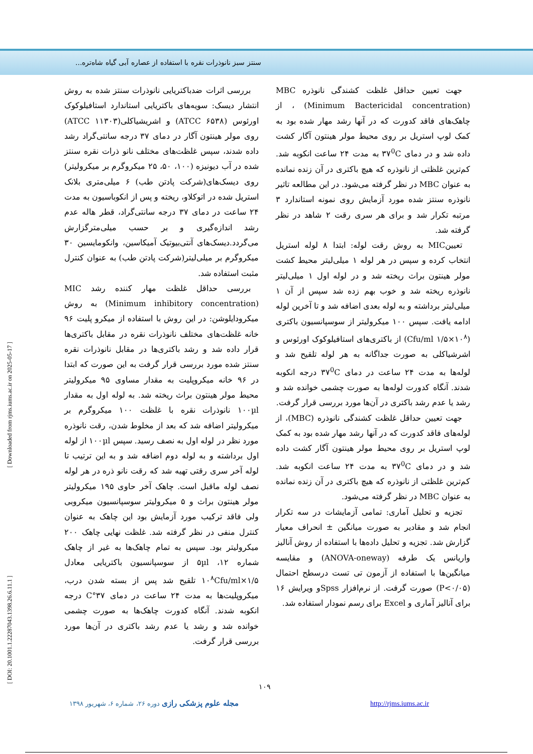سنتز سبز نانوذرات نقره با استفاده از عصاره آبی گیاه شاه‌تره...
بررسی اثرات ضدباکتریایی نانوذرات سنتز شده به روش انتشار دیسک: سویه‌های باکتریایی استاندارد استافیلوکوک اورئوس (ATCC ۶۵۳۸) و اشریشیاکلی(ATCC ۱۱۳۰۳) روی مولر هینتون آگار در دمای ۳۷ درجه سانتی‌گراد رشد داده شدند، سپس غلظت‌های مختلف نانو ذرات نقره سنتز شده در آب دیونیزه (۱۰۰، ۵۰، ۲۵ میکروگرم بر میکرولیتر) روی دیسک‌های(شرکت پادتن طب) ۶ میلی‌متری بلانک استریل شده در اتوکلاو، ریخته و پس از انکوباسیون به مدت ۲۴ ساعت در دمای ۳۷ درجه سانتی‌گراد، قطر هاله عدم رشد اندازه‌گیری و بر حسب میلی‌مترگزارش می‌گردد.دیسک‌های آنتی‌بیوتیک آمیکاسین، وانکومایسین ۳۰ میکروگرم بر میلی‌لیتر(شرکت پادتن طب) به عنوان کنترل مثبت استفاده شد.
بررسی حداقل غلظت مهار کننده رشد MIC (Minimum inhibitory concentration) به روش میکرودایلوشن: در این روش با استفاده از میکرو پلیت ۹۶ خانه غلظت‌های مختلف نانوذرات نقره در مقابل باکتری‌ها قرار داده شد و رشد باکتری‌ها در مقابل نانوذرات نقره سنتز شده مورد بررسی قرار گرفت به این صورت که ابتدا در ۹۶ خانه میکروپلیت به مقدار مساوی ۹۵ میکرولیتر محیط مولر هینتون براث ریخته شد. به لوله اول به مقدار ۱۰۰µl نانوذرات نقره با غلظت ۱۰۰ میکروگرم بر میکرولیتر اضافه شد که بعد از مخلوط شدن، رقت نانوذره مورد نظر در لوله اول به نصف رسید. سپس ۱۰۰µl از لوله اول برداشته و به لوله دوم اضافه شد و به این ترتیب تا لوله آخر سری رقتی تهیه شد که رقت نانو ذره در هر لوله نصف لوله ماقبل است. چاهک آخر حاوی ۱۹۵ میکرولیتر مولر هینتون براث و ۵ میکرولیتر سوسپانسیون میکروبی ولی فاقد ترکیب مورد آزمایش بود این چاهک به عنوان کنترل منفی در نظر گرفته شد. غلظت نهایی چاهک ۲۰۰ میکرولیتر بود. سپس به تمام چاهک‌ها به غیر از چاهک شماره ۱۲، ۵µl از سوسپانسیون باکتریایی معادل ۱/۵×۱۰<sup>۸</sup>Cfu/ml تلقیح شد پس از بسته شدن درب، میکروپلیت‌ها به مدت ۲۴ ساعت در دمای ۳۷°C درجه انکوبه شدند. آنگاه کدورت چاهک‌ها به صورت چشمی خوانده شد و رشد یا عدم رشد باکتری در آن‌ها مورد بررسی قرار گرفت.
جهت تعیین حداقل غلظت کشندگی نانوذره MBC (Minimum Bactericidal concentration) ، از چاهک‌های فاقد کدورت که در آنها رشد مهار شده بود به کمک لوپ استریل بر روی محیط مولر هینتون آگار کشت داده شد و در دمای ۳۷<sup>0</sup>C به مدت ۲۴ ساعت انکوبه شد. کم‌ترین غلظتی از نانوذره که هیچ باکتری در آن زنده نمانده به عنوان MBC در نظر گرفته می‌شود. در این مطالعه تاثیر نانوذره سنتز شده مورد آزمایش روی نمونه استاندارد ۳ مرتبه تکرار شد و برای هر سری رقت ۲ شاهد در نظر گرفته شد.
تعیینMIC به روش رقت لوله: ابتدا ۸ لوله استریل انتخاب کرده و سپس در هر لوله ۱ میلی‌لیتر محیط کشت مولر هینتون براث ریخته شد و در لوله اول ۱ میلی‌لیتر نانوذره ریخته شد و خوب بهم زده شد سپس از آن ۱ میلی‌لیتر برداشته و به لوله بعدی اضافه شد و تا آخرین لوله ادامه یافت. سپس ۱۰۰ میکرولیتر از سوسپانسیون باکتری (Cfu/ml ۱/۵×۱۰<sup>۸</sup>) از باکتری‌های استافیلوکوک اورئوس و اشرشیاکلی به صورت جداگانه به هر لوله تلقیح شد و لوله‌ها به مدت ۲۴ ساعت در دمای ۳۷<sup>0</sup>C درجه انکوبه شدند. آنگاه کدورت لوله‌ها به صورت چشمی خوانده شد و رشد یا عدم رشد باکتری در آن‌ها مورد بررسی قرار گرفت.
جهت تعیین حداقل غلظت کشندگی نانوذره (MBC)، از لوله‌های فاقد کدورت که در آنها رشد مهار شده بود به کمک لوپ استریل بر روی محیط مولر هینتون آگار کشت داده شد و در دمای ۳۷<sup>0</sup>C به مدت ۲۴ ساعت انکوبه شد. کم‌ترین غلظتی از نانوذره که هیچ باکتری در آن زنده نمانده به عنوان MBC در نظر گرفته می‌شود.
تجزیه و تحلیل آماری: تمامی آزمایشات در سه تکرار انجام شد و مقادیر به صورت میانگین ± انحراف معیار گزارش شد. تجزیه و تحلیل داده‌ها با استفاده از روش آنالیز واریانس یک طرفه (ANOVA-oneway) و مقایسه میانگین‌ها با استفاده از آزمون تی تست درسطح احتمال (P<۰/۰۵) صورت گرفت. از نرم‌افزار Spssو ویرایش ۱۶ برای آنالیز آماری و Excel برای رسم نمودار استفاده شد.
[ Downloaded from rjms.iums.ac.ir on 2025-05-17 ]
[ DOI: 20.1001.1.22287043.1398.26.6.11.1 ]
۱۰۹
مجله علوم پزشکی رازی دوره ۲۶، شماره ۶، شهریور ۱۳۹۸
http://rjms.iums.ac.ir